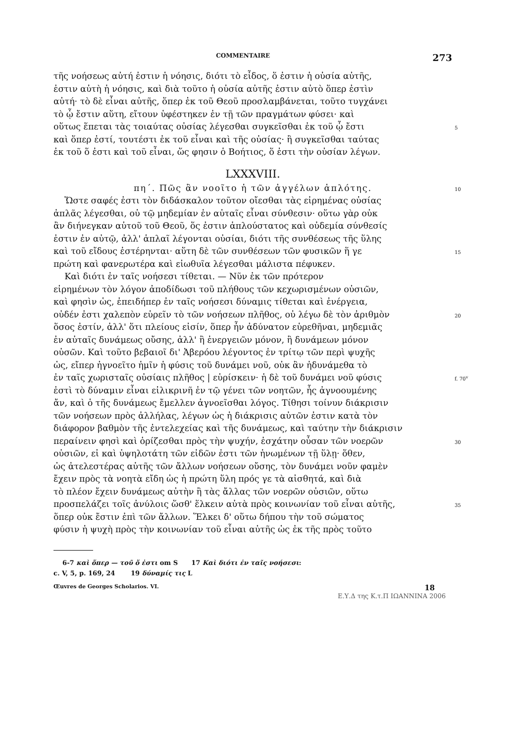COMMENTAIRE 273
τῆς νοήσεως αὐτή ἐστιν ἡ νόησις, διότι τὸ εἶδος, ὅ ἐστιν ἡ οὐσία αὐτῆς,
ἐστιν αὐτὴ ἡ νόησις, καὶ διὰ τοῦτο ἡ οὐσία αὐτῆς ἐστιν αὐτὸ ὅπερ ἐστὶν
αὐτή· τὸ δὲ εἶναι αὐτῆς, ὅπερ ἐκ τοῦ Θεοῦ προσλαμβάνεται, τοῦτο τυγχάνει
τὸ ᾧ ἔστιν αὕτη, εἴτουν ὑφέστηκεν ἐν τῇ τῶν πραγμάτων φύσει· καὶ
οὕτως ἕπεται τὰς τοιαύτας οὐσίας λέγεσθαι συγκεῖσθαι ἐκ τοῦ ᾧ ἔστι
5
καὶ ὅπερ ἐστί, τουτέστι ἐκ τοῦ εἶναι καὶ τῆς οὐσίας· ἢ συγκεῖσθαι ταύτας
ἐκ τοῦ ὅ ἐστι καὶ τοῦ εἶναι, ὥς φησιν ὁ Βοήτιος, ὅ ἐστι τὴν οὐσίαν λέγων.
LXXXVIII.
πη΄. Πῶς ἂν νοοῖτο ἡ τῶν ἀγγέλων ἁπλότης.
10
Ὥστε σαφές ἐστι τὸν διδάσκαλον τοῦτον οἴεσθαι τὰς εἰρημένας οὐσίας
ἁπλᾶς λέγεσθαι, οὐ τῷ μηδεμίαν ἐν αὐταῖς εἶναι σύνθεσιν· οὕτω γὰρ οὐκ
ἂν διήνεγκαν αὐτοῦ τοῦ Θεοῦ, ὅς ἐστιν ἁπλούστατος καὶ οὐδεμία σύνθεσίς
ἐστιν ἐν αὐτῷ, ἀλλ' ἁπλαῖ λέγονται οὐσίαι, διότι τῆς συνθέσεως τῆς ὕλης
καὶ τοῦ εἴδους ἐστέρηνται· αὕτη δὲ τῶν συνθέσεων τῶν φυσικῶν ἥ γε
15
πρώτη καὶ φανερωτέρα καὶ εἰωθυῖα λέγεσθαι μάλιστα πέφυκεν.
Καὶ διότι ἐν ταῖς νοήσεσι τίθεται. — Νῦν ἐκ τῶν πρότερον
εἰρημένων τὸν λόγον ἀποδίδωσι τοῦ πλήθους τῶν κεχωρισμένων οὐσιῶν,
καὶ φησὶν ὡς, ἐπειδήπερ ἐν ταῖς νοήσεσι δύναμις τίθεται καὶ ἐνέργεια,
οὐδέν ἐστι χαλεπὸν εὑρεῖν τὸ τῶν νοήσεων πλῆθος, οὐ λέγω δὲ τὸν ἀριθμὸν
20
ὅσος ἐστίν, ἀλλ' ὅτι πλείους εἰσίν, ὅπερ ἦν ἀδύνατον εὑρεθῆναι, μηδεμιᾶς
ἐν αὐταῖς δυνάμεως οὔσης, ἀλλ' ἢ ἐνεργειῶν μόνον, ἢ δυνάμεων μόνον
οὐσῶν. Καὶ τοῦτο βεβαιοῖ δι' Ἀβερόου λέγοντος ἐν τρίτῳ τῶν περὶ ψυχῆς
ὡς, εἴπερ ἠγνοεῖτο ἡμῖν ἡ φύσις τοῦ δυνάμει νοῦ, οὐκ ἂν ἠδυνάμεθα τὸ
ἐν ταῖς χωρισταῖς οὐσίαις πλῆθος | εὑρίσκειν· ἡ δὲ τοῦ δυνάμει νοῦ φύσις
f. 70<sup>v</sup>
ἐστὶ τὸ δύναμιν εἶναι εἰλικρινῆ ἐν τῷ γένει τῶν νοητῶν, ἧς ἀγνοουμένης
ἄν, καὶ ὁ τῆς δυνάμεως ἔμελλεν ἀγνοεῖσθαι λόγος. Τίθησι τοίνυν διάκρισιν
τῶν νοήσεων πρὸς ἀλλήλας, λέγων ὡς ἡ διάκρισις αὐτῶν ἐστιν κατὰ τὸν
διάφορον βαθμὸν τῆς ἐντελεχείας καὶ τῆς δυνάμεως, καὶ ταύτην τὴν διάκρισιν
περαίνειν φησὶ καὶ ὁρίζεσθαι πρὸς τὴν ψυχήν, ἐσχάτην οὖσαν τῶν νοερῶν
30
οὐσιῶν, εἰ καὶ ὑψηλοτάτη τῶν εἰδῶν ἐστι τῶν ἡνωμένων τῇ ὕλῃ· ὅθεν,
ὡς ἀτελεστέρας αὐτῆς τῶν ἄλλων νοήσεων οὔσης, τὸν δυνάμει νοῦν φαμὲν
ἔχειν πρὸς τὰ νοητὰ εἴδη ὡς ἡ πρώτη ὕλη πρός γε τὰ αἰσθητά, καὶ διὰ
τὸ πλέον ἔχειν δυνάμεως αὐτὴν ἢ τὰς ἄλλας τῶν νοερῶν οὐσιῶν, οὕτω
προσπελάζει τοῖς ἀνύλοις ὥσθ' ἕλκειν αὐτὰ πρὸς κοινωνίαν τοῦ εἶναι αὐτῆς,
35
ὅπερ οὐκ ἔστιν ἐπὶ τῶν ἄλλων. Ἕλκει δ' οὕτω δήπου τὴν τοῦ σώματος
φύσιν ἡ ψυχὴ πρὸς τὴν κοινωνίαν τοῦ εἶναι αὐτῆς ὡς ἐκ τῆς πρὸς τοῦτο
6-7 καὶ ὅπερ — τοῦ ὅ ἐστι om S 17 Καὶ διότι ἐν ταῖς νοήσεσι:
c. V, 5, p. 169, 24 19 δύναμίς τις L
Œuvres de Georges Scholarios. VI. 18
Ε.Υ.Δ της Κ.τ.Π ΙΩΑΝΝΙΝΑ 2006